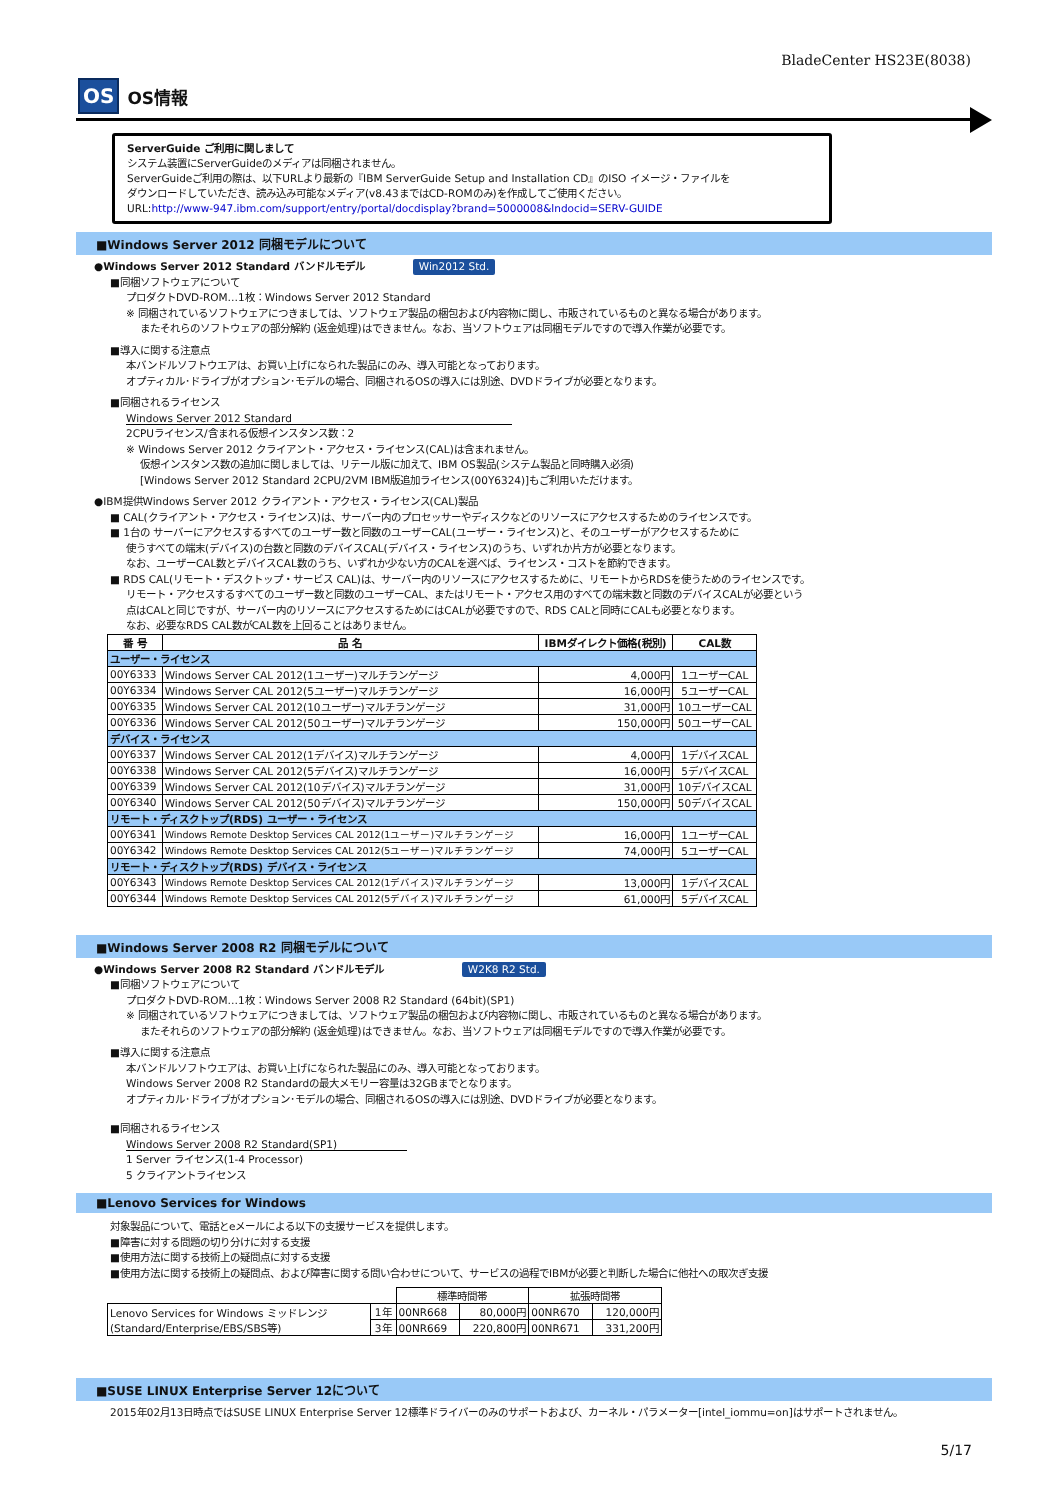BladeCenter HS23E(8038)
OS OS情報
ServerGuide ご利用に関しまして
システム装置にServerGuideのメディアは同梱されません。
ServerGuideご利用の際は、以下URLより最新の『IBM ServerGuide Setup and Installation CD』のISO イメージ・ファイルを
ダウンロードしていただき、読み込み可能なメディア(v8.43まではCD-ROMのみ)を作成してご使用ください。
URL:http://www-947.ibm.com/support/entry/portal/docdisplay?brand=5000008&lndocid=SERV-GUIDE
■Windows Server 2012 同梱モデルについて
●Windows Server 2012 Standard バンドルモデル Win2012 Std.
■同梱ソフトウェアについて
プロダクトDVD-ROM…1枚：Windows Server 2012 Standard
※ 同梱されているソフトウェアにつきましては、ソフトウェア製品の梱包および内容物に関し、市販されているものと異なる場合があります。
またそれらのソフトウェアの部分解約 (返金処理)はできません。なお、当ソフトウェアは同梱モデルですので導入作業が必要です。
■導入に関する注意点
本バンドルソフトウエアは、お買い上げになられた製品にのみ、導入可能となっております。
オプティカル･ドライブがオプション･モデルの場合、同梱されるOSの導入には別途、DVDドライブが必要となります。
■同梱されるライセンス
Windows Server 2012 Standard
2CPUライセンス/含まれる仮想インスタンス数：2
※ Windows Server 2012 クライアント・アクセス・ライセンス(CAL)は含まれません。
仮想インスタンス数の追加に関しましては、リテール版に加えて、IBM OS製品(システム製品と同時購入必須)
[Windows Server 2012 Standard 2CPU/2VM IBM版追加ライセンス(00Y6324)]もご利用いただけます。
●IBM提供Windows Server 2012 クライアント・アクセス・ライセンス(CAL)製品
■ CAL(クライアント・アクセス・ライセンス)は、サーバー内のプロセッサーやディスクなどのリソースにアクセスするためのライセンスです。
■ 1台の サーバーにアクセスするすべてのユーザー数と同数のユーザーCAL(ユーザー・ライセンス)と、そのユーザーがアクセスするために
使うすべての端末(デバイス)の台数と同数のデバイスCAL(デバイス・ライセンス)のうち、いずれか片方が必要となります。
なお、ユーザーCAL数とデバイスCAL数のうち、いずれか少ない方のCALを選べば、ライセンス・コストを節約できます。
■ RDS CAL(リモート・デスクトップ・サービス CAL)は、サーバー内のリソースにアクセスするために、リモートからRDSを使うためのライセンスです。
リモート・アクセスするすべてのユーザー数と同数のユーザーCAL、またはリモート・アクセス用のすべての端末数と同数のデバイスCALが必要という
点はCALと同じですが、サーバー内のリソースにアクセスするためにはCALが必要ですので、RDS CALと同時にCALも必要となります。
なお、必要なRDS CAL数がCAL数を上回ることはありません。
| 番 号 | 品 名 | IBMダイレクト価格(税別) | CAL数 |
| --- | --- | --- | --- |
| ユーザー・ライセンス | | | |
| 00Y6333 | Windows Server CAL 2012(1ユーザー)マルチランゲージ | 4,000円 | 1ユーザーCAL |
| 00Y6334 | Windows Server CAL 2012(5ユーザー)マルチランゲージ | 16,000円 | 5ユーザーCAL |
| 00Y6335 | Windows Server CAL 2012(10ユーザー)マルチランゲージ | 31,000円 | 10ユーザーCAL |
| 00Y6336 | Windows Server CAL 2012(50ユーザー)マルチランゲージ | 150,000円 | 50ユーザーCAL |
| デバイス・ライセンス | | | |
| 00Y6337 | Windows Server CAL 2012(1デバイス)マルチランゲージ | 4,000円 | 1デバイスCAL |
| 00Y6338 | Windows Server CAL 2012(5デバイス)マルチランゲージ | 16,000円 | 5デバイスCAL |
| 00Y6339 | Windows Server CAL 2012(10デバイス)マルチランゲージ | 31,000円 | 10デバイスCAL |
| 00Y6340 | Windows Server CAL 2012(50デバイス)マルチランゲージ | 150,000円 | 50デバイスCAL |
| リモート・ディスクトップ(RDS) ユーザー・ライセンス | | | |
| 00Y6341 | Windows Remote Desktop Services CAL 2012(1ユーザー)マルチランゲージ | 16,000円 | 1ユーザーCAL |
| 00Y6342 | Windows Remote Desktop Services CAL 2012(5ユーザー)マルチランゲージ | 74,000円 | 5ユーザーCAL |
| リモート・ディスクトップ(RDS) デバイス・ライセンス | | | |
| 00Y6343 | Windows Remote Desktop Services CAL 2012(1デバイス)マルチランゲージ | 13,000円 | 1デバイスCAL |
| 00Y6344 | Windows Remote Desktop Services CAL 2012(5デバイス)マルチランゲージ | 61,000円 | 5デバイスCAL |
■Windows Server 2008 R2 同梱モデルについて
●Windows Server 2008 R2 Standard バンドルモデル W2K8 R2 Std.
■同梱ソフトウェアについて
プロダクトDVD-ROM…1枚：Windows Server 2008 R2 Standard (64bit)(SP1)
※ 同梱されているソフトウェアにつきましては、ソフトウェア製品の梱包および内容物に関し、市販されているものと異なる場合があります。
またそれらのソフトウェアの部分解約 (返金処理)はできません。なお、当ソフトウェアは同梱モデルですので導入作業が必要です。
■導入に関する注意点
本バンドルソフトウエアは、お買い上げになられた製品にのみ、導入可能となっております。
Windows Server 2008 R2 Standardの最大メモリー容量は32GBまでとなります。
オプティカル･ドライブがオプション･モデルの場合、同梱されるOSの導入には別途、DVDドライブが必要となります。
■同梱されるライセンス
Windows Server 2008 R2 Standard(SP1)
1 Server ライセンス(1-4 Processor)
5 クライアントライセンス
■Lenovo Services for Windows
対象製品について、電話とeメールによる以下の支援サービスを提供します。
■障害に対する問題の切り分けに対する支援
■使用方法に関する技術上の疑問点に対する支援
■使用方法に関する技術上の疑問点、および障害に関する問い合わせについて、サービスの過程でIBMが必要と判断した場合に他社への取次ぎ支援
| | | 標準時間帯 | | 拡張時間帯 | |
| Lenovo Services for Windows ミッドレンジ (Standard/Enterprise/EBS/SBS等) | 1年 | 00NR668 | 80,000円 | 00NR670 | 120,000円 |
| | 3年 | 00NR669 | 220,800円 | 00NR671 | 331,200円 |
■SUSE LINUX Enterprise Server 12について
2015年02月13日時点ではSUSE LINUX Enterprise Server 12標準ドライバーのみのサポートおよび、カーネル・パラメーター[intel_iommu=on]はサポートされません。
5/17